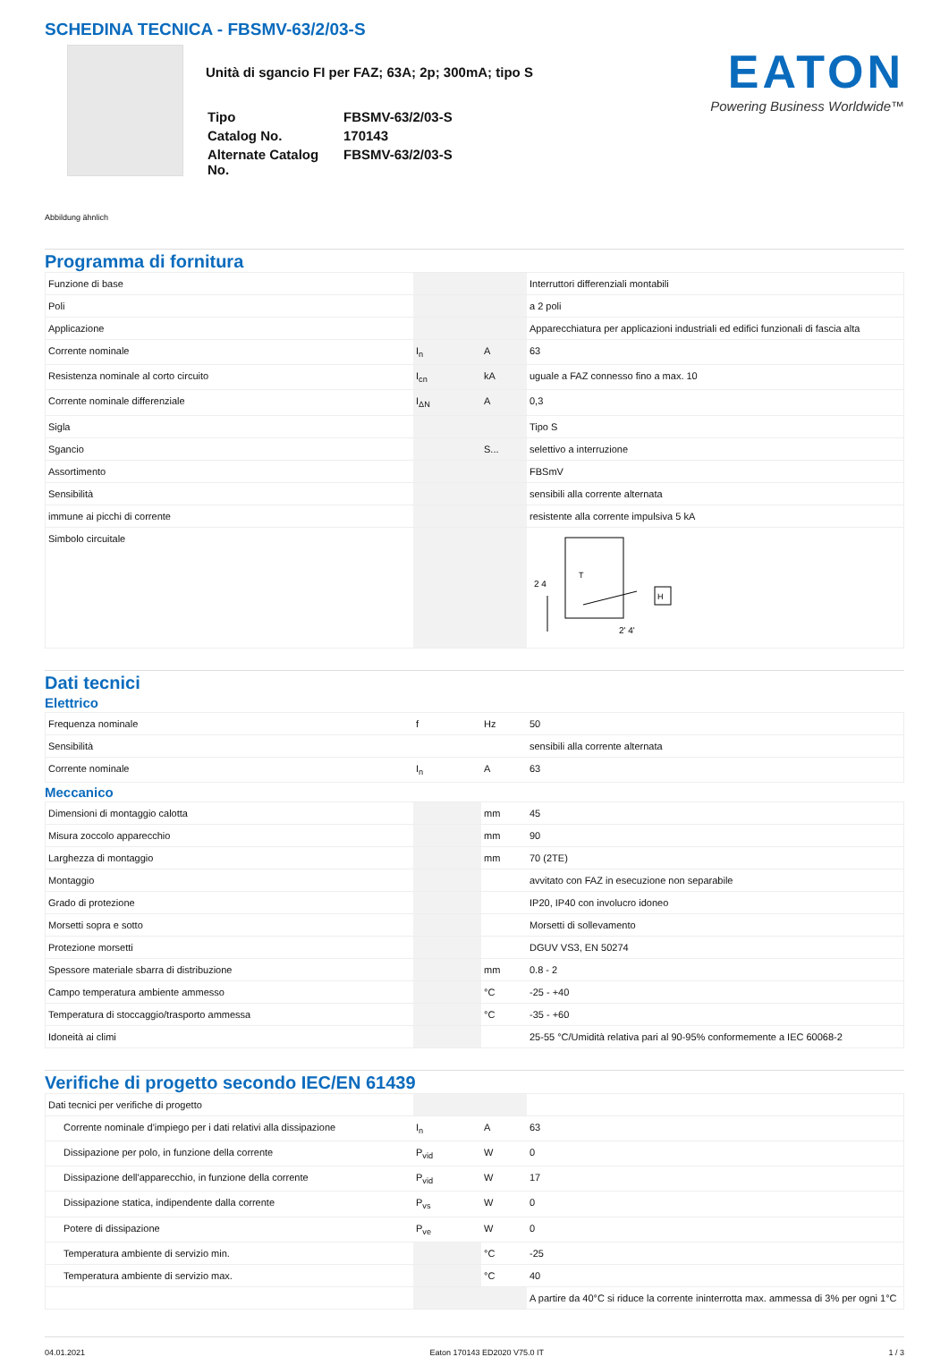SCHEDINA TECNICA - FBSMV-63/2/03-S
Unità di sgancio FI per FAZ; 63A; 2p; 300mA; tipo S
| Tipo | FBSMV-63/2/03-S |
| Catalog No. | 170143 |
| Alternate Catalog No. | FBSMV-63/2/03-S |
EATON
Powering Business Worldwide™
Abbildung ähnlich
Programma di fornitura
| Funzione di base | | | Interruttori differenziali montabili |
| Poli | | | a 2 poli |
| Applicazione | | | Apparecchiatura per applicazioni industriali ed edifici funzionali di fascia alta |
| Corrente nominale | I<sub>n</sub> | A | 63 |
| Resistenza nominale al corto circuito | I<sub>cn</sub> | kA | uguale a FAZ connesso fino a max. 10 |
| Corrente nominale differenziale | I<sub>ΔN</sub> | A | 0,3 |
| Sigla | | | Tipo S |
| Sgancio | | S... | selettivo a interruzione |
| Assortimento | | | FBSmV |
| Sensibilità | | | sensibili alla corrente alternata |
| immune ai picchi di corrente | | | resistente alla corrente impulsiva 5 kA |
| Simbolo circuitale | | | 2 4 2' 4' H T |
Dati tecnici
Elettrico
| Frequenza nominale | f | Hz | 50 |
| Sensibilità | | | sensibili alla corrente alternata |
| Corrente nominale | I<sub>n</sub> | A | 63 |
Meccanico
| Dimensioni di montaggio calotta | | mm | 45 |
| Misura zoccolo apparecchio | | mm | 90 |
| Larghezza di montaggio | | mm | 70 (2TE) |
| Montaggio | | | avvitato con FAZ in esecuzione non separabile |
| Grado di protezione | | | IP20, IP40 con involucro idoneo |
| Morsetti sopra e sotto | | | Morsetti di sollevamento |
| Protezione morsetti | | | DGUV VS3, EN 50274 |
| Spessore materiale sbarra di distribuzione | | mm | 0.8 - 2 |
| Campo temperatura ambiente ammesso | | °C | -25 - +40 |
| Temperatura di stoccaggio/trasporto ammessa | | °C | -35 - +60 |
| Idoneità ai climi | | | 25-55 °C/Umidità relativa pari al 90-95% conformemente a IEC 60068-2 |
Verifiche di progetto secondo IEC/EN 61439
| Dati tecnici per verifiche di progetto | | | |
| Corrente nominale d'impiego per i dati relativi alla dissipazione | I<sub>n</sub> | A | 63 |
| Dissipazione per polo, in funzione della corrente | P<sub>vid</sub> | W | 0 |
| Dissipazione dell'apparecchio, in funzione della corrente | P<sub>vid</sub> | W | 17 |
| Dissipazione statica, indipendente dalla corrente | P<sub>vs</sub> | W | 0 |
| Potere di dissipazione | P<sub>ve</sub> | W | 0 |
| Temperatura ambiente di servizio min. | | °C | -25 |
| Temperatura ambiente di servizio max. | | °C | 40 |
| | | | A partire da 40°C si riduce la corrente ininterrotta max. ammessa di 3% per ogni 1°C |
04.01.2021 Eaton 170143 ED2020 V75.0 IT 1 / 3